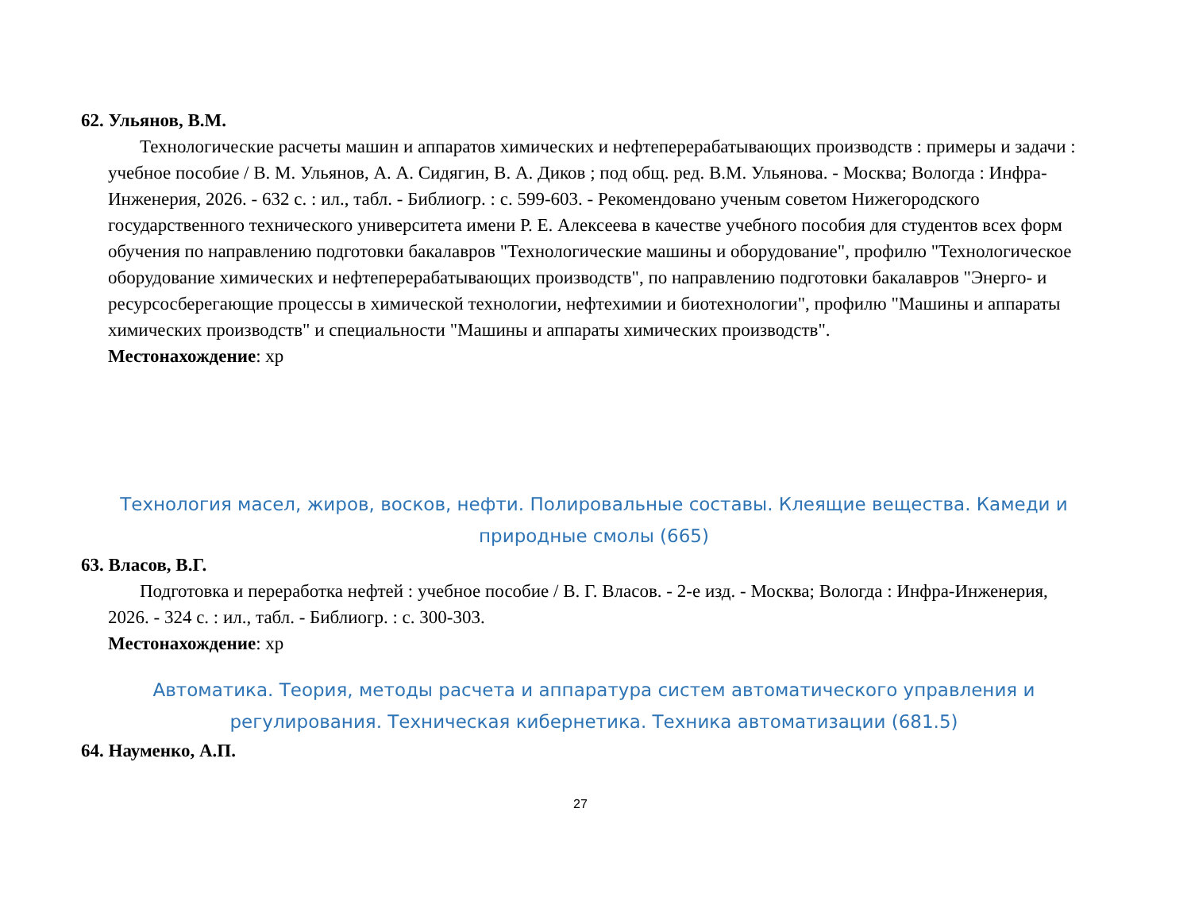62. Ульянов, В.М.
Технологические расчеты машин и аппаратов химических и нефтеперерабатывающих производств : примеры и задачи : учебное пособие / В. М. Ульянов, А. А. Сидягин, В. А. Диков ; под общ. ред. В.М. Ульянова. - Москва; Вологда : Инфра-Инженерия, 2026. - 632 с. : ил., табл. - Библиогр. : с. 599-603. - Рекомендовано ученым советом Нижегородского государственного технического университета имени Р. Е. Алексеева в качестве учебного пособия для студентов всех форм обучения по направлению подготовки бакалавров "Технологические машины и оборудование", профилю "Технологическое оборудование химических и нефтеперерабатывающих производств", по направлению подготовки бакалавров "Энерго- и ресурсосберегающие процессы в химической технологии, нефтехимии и биотехнологии", профилю "Машины и аппараты химических производств" и специальности "Машины и аппараты химических производств".
Местонахождение: хр
Технология масел, жиров, восков, нефти. Полировальные составы. Клеящие вещества. Камеди и природные смолы (665)
63. Власов, В.Г.
Подготовка и переработка нефтей : учебное пособие / В. Г. Власов. - 2-е изд. - Москва; Вологда : Инфра-Инженерия, 2026. - 324 с. : ил., табл. - Библиогр. : с. 300-303.
Местонахождение: хр
Автоматика. Теория, методы расчета и аппаратура систем автоматического управления и регулирования. Техническая кибернетика. Техника автоматизации (681.5)
64. Науменко, А.П.
27